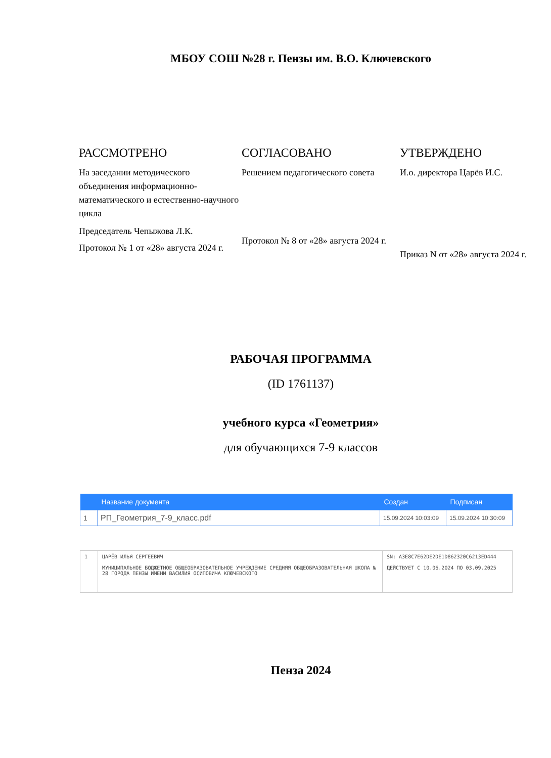МБОУ СОШ №28 г. Пензы им. В.О. Ключевского
РАССМОТРЕНО
На заседании методического объединения информационно-математического и естественно-научного цикла
Председатель Чепыжова Л.К.
Протокол № 1 от «28» августа 2024 г.
СОГЛАСОВАНО
Решением педагогического совета
Протокол № 8 от «28» августа 2024 г.
УТВЕРЖДЕНО
И.о. директора Царёв И.С.
Приказ N от «28» августа 2024 г.
РАБОЧАЯ ПРОГРАММА
(ID 1761137)
учебного курса «Геометрия»
для обучающихся 7-9 классов
| | Название документа | Создан | Подписан |
| --- | --- | --- | --- |
| 1 | РП_Геометрия_7-9_класс.pdf | 15.09.2024 10:03:09 | 15.09.2024 10:30:09 |
| 1 | ЦАРЁВ ИЛЬЯ СЕРГЕЕВИЧ МУНИЦИПАЛЬНОЕ БЮДЖЕТНОЕ ОБЩЕОБРАЗОВАТЕЛЬНОЕ УЧРЕЖДЕНИЕ СРЕДНЯЯ ОБЩЕОБРАЗОВАТЕЛЬНАЯ ШКОЛА № 28 ГОРОДА ПЕНЗЫ ИМЕНИ ВАСИЛИЯ ОСИПОВИЧА КЛЮЧЕВСКОГО | SN: A3E8C7E62DE2DE1D862320C6213ED444 ДЕЙСТВУЕТ С 10.06.2024 ПО 03.09.2025 |
Пенза 2024